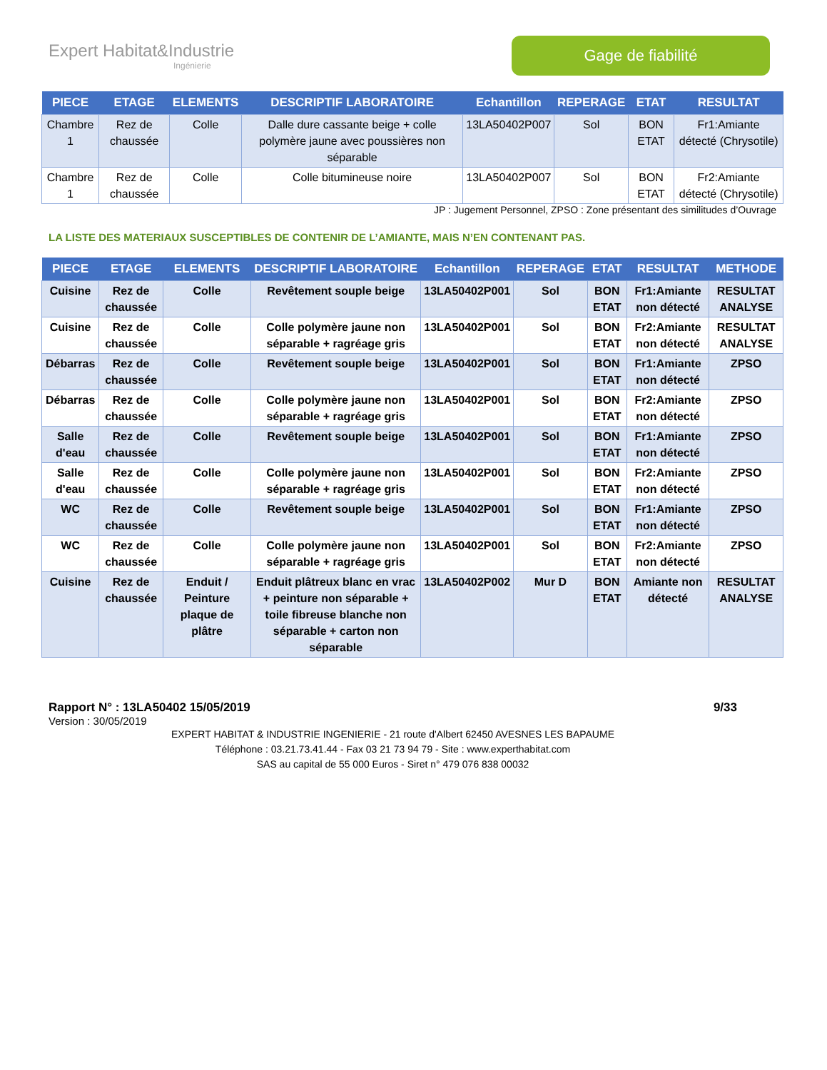Expert Habitat&Industrie
Ingénierie
Gage de fiabilité
| PIECE | ETAGE | ELEMENTS | DESCRIPTIF LABORATOIRE | Echantillon | REPERAGE | ETAT | RESULTAT |
| --- | --- | --- | --- | --- | --- | --- | --- |
| Chambre 1 | Rez de chaussée | Colle | Dalle dure cassante beige + colle polymère jaune avec poussières non séparable | 13LA50402P007 | Sol | BON ETAT | Fr1:Amiante détecté (Chrysotile) |
| Chambre 1 | Rez de chaussée | Colle | Colle bitumineuse noire | 13LA50402P007 | Sol | BON ETAT | Fr2:Amiante détecté (Chrysotile) |
JP : Jugement Personnel, ZPSO : Zone présentant des similitudes d’Ouvrage
LA LISTE DES MATERIAUX SUSCEPTIBLES DE CONTENIR DE L’AMIANTE, MAIS N’EN CONTENANT PAS.
| PIECE | ETAGE | ELEMENTS | DESCRIPTIF LABORATOIRE | Echantillon | REPERAGE | ETAT | RESULTAT | METHODE |
| --- | --- | --- | --- | --- | --- | --- | --- | --- |
| Cuisine | Rez de chaussée | Colle | Revêtement souple beige | 13LA50402P001 | Sol | BON ETAT | Fr1:Amiante non détecté | RESULTAT ANALYSE |
| Cuisine | Rez de chaussée | Colle | Colle polymère jaune non séparable + ragréage gris | 13LA50402P001 | Sol | BON ETAT | Fr2:Amiante non détecté | RESULTAT ANALYSE |
| Débarras | Rez de chaussée | Colle | Revêtement souple beige | 13LA50402P001 | Sol | BON ETAT | Fr1:Amiante non détecté | ZPSO |
| Débarras | Rez de chaussée | Colle | Colle polymère jaune non séparable + ragréage gris | 13LA50402P001 | Sol | BON ETAT | Fr2:Amiante non détecté | ZPSO |
| Salle d'eau | Rez de chaussée | Colle | Revêtement souple beige | 13LA50402P001 | Sol | BON ETAT | Fr1:Amiante non détecté | ZPSO |
| Salle d'eau | Rez de chaussée | Colle | Colle polymère jaune non séparable + ragréage gris | 13LA50402P001 | Sol | BON ETAT | Fr2:Amiante non détecté | ZPSO |
| WC | Rez de chaussée | Colle | Revêtement souple beige | 13LA50402P001 | Sol | BON ETAT | Fr1:Amiante non détecté | ZPSO |
| WC | Rez de chaussée | Colle | Colle polymère jaune non séparable + ragréage gris | 13LA50402P001 | Sol | BON ETAT | Fr2:Amiante non détecté | ZPSO |
| Cuisine | Rez de chaussée | Enduit / Peinture plaque de plâtre | Enduit plâtreux blanc en vrac + peinture non séparable + toile fibreuse blanche non séparable + carton non séparable | 13LA50402P002 | Mur D | BON ETAT | Amiante non détecté | RESULTAT ANALYSE |
Rapport N° : 13LA50402 15/05/2019 9/33
Version : 30/05/2019
EXPERT HABITAT & INDUSTRIE INGENIERIE - 21 route d'Albert 62450 AVESNES LES BAPAUME
Téléphone : 03.21.73.41.44 - Fax 03 21 73 94 79 - Site : www.experthabitat.com
SAS au capital de 55 000 Euros - Siret n° 479 076 838 00032